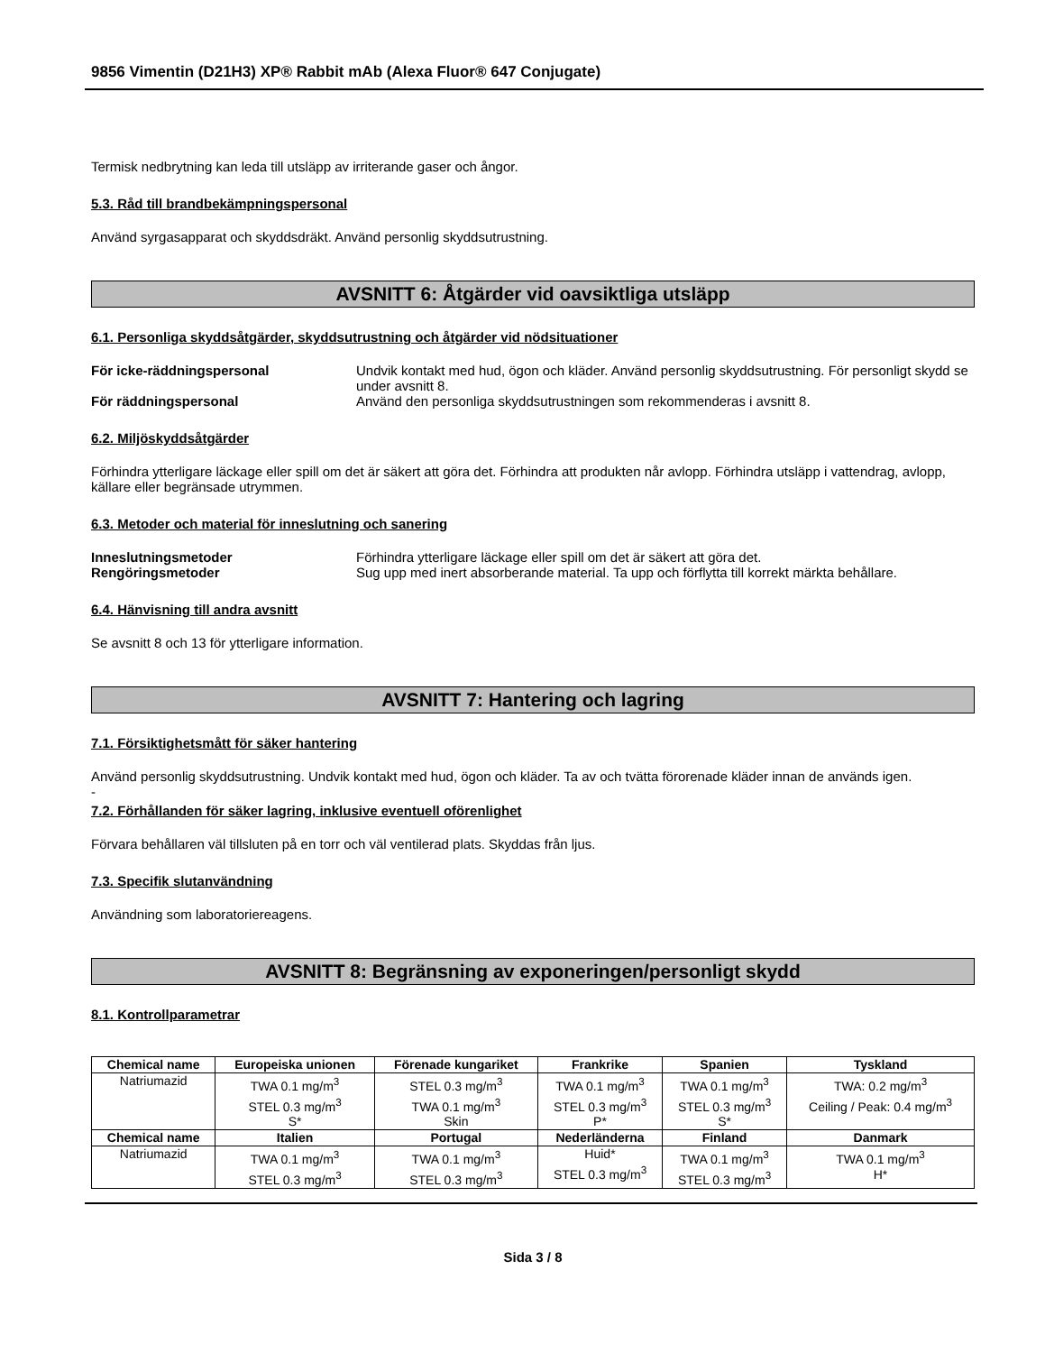9856 Vimentin (D21H3) XP® Rabbit mAb (Alexa Fluor® 647 Conjugate)
Termisk nedbrytning kan leda till utsläpp av irriterande gaser och ångor.
5.3. Råd till brandbekämpningspersonal
Använd syrgasapparat och skyddsdräkt. Använd personlig skyddsutrustning.
AVSNITT 6: Åtgärder vid oavsiktliga utsläpp
6.1. Personliga skyddsåtgärder, skyddsutrustning och åtgärder vid nödsituationer
För icke-räddningspersonal Undvik kontakt med hud, ögon och kläder. Använd personlig skyddsutrustning. För personligt skydd se under avsnitt 8.
För räddningspersonal Använd den personliga skyddsutrustningen som rekommenderas i avsnitt 8.
6.2. Miljöskyddsåtgärder
Förhindra ytterligare läckage eller spill om det är säkert att göra det. Förhindra att produkten når avlopp. Förhindra utsläpp i vattendrag, avlopp, källare eller begränsade utrymmen.
6.3. Metoder och material för inneslutning och sanering
Inneslutningsmetoder Förhindra ytterligare läckage eller spill om det är säkert att göra det.
Rengöringsmetoder Sug upp med inert absorberande material. Ta upp och förflytta till korrekt märkta behållare.
6.4. Hänvisning till andra avsnitt
Se avsnitt 8 och 13 för ytterligare information.
AVSNITT 7: Hantering och lagring
7.1. Försiktighetsmått för säker hantering
Använd personlig skyddsutrustning. Undvik kontakt med hud, ögon och kläder. Ta av och tvätta förorenade kläder innan de används igen.
-
7.2. Förhållanden för säker lagring, inklusive eventuell oförenlighet
Förvara behållaren väl tillsluten på en torr och väl ventilerad plats. Skyddas från ljus.
7.3. Specifik slutanvändning
Användning som laboratoriereagens.
AVSNITT 8: Begränsning av exponeringen/personligt skydd
8.1. Kontrollparametrar
| Chemical name | Europeiska unionen | Förenade kungariket | Frankrike | Spanien | Tyskland |
| --- | --- | --- | --- | --- | --- |
| Natriumazid | TWA 0.1 mg/m<sup>3</sup> STEL 0.3 mg/m<sup>3</sup> S* | STEL 0.3 mg/m<sup>3</sup> TWA 0.1 mg/m<sup>3</sup> Skin | TWA 0.1 mg/m<sup>3</sup> STEL 0.3 mg/m<sup>3</sup> P* | TWA 0.1 mg/m<sup>3</sup> STEL 0.3 mg/m<sup>3</sup> S* | TWA: 0.2 mg/m<sup>3</sup> Ceiling / Peak: 0.4 mg/m<sup>3</sup> |
| Chemical name | Italien | Portugal | Nederländerna | Finland | Danmark |
| Natriumazid | TWA 0.1 mg/m<sup>3</sup> STEL 0.3 mg/m<sup>3</sup> | TWA 0.1 mg/m<sup>3</sup> STEL 0.3 mg/m<sup>3</sup> | Huid* STEL 0.3 mg/m<sup>3</sup> | TWA 0.1 mg/m<sup>3</sup> STEL 0.3 mg/m<sup>3</sup> | TWA 0.1 mg/m<sup>3</sup> H* |
Sida 3 / 8